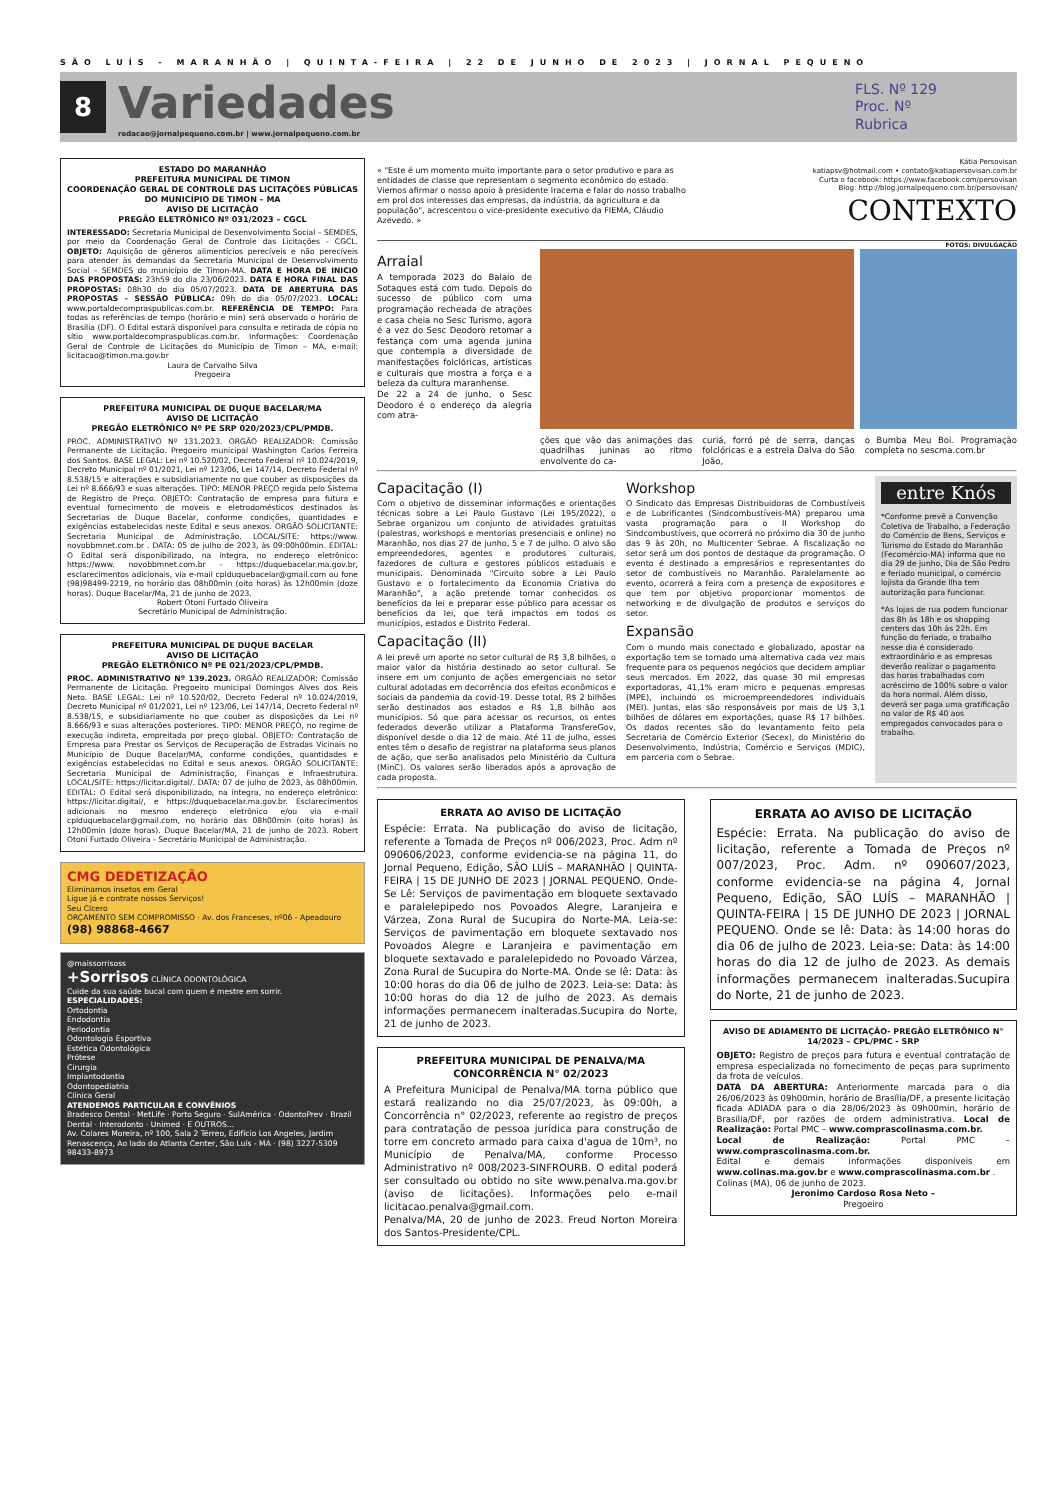SÃO LUÍS - MARANHÃO | QUINTA-FEIRA | 22 DE JUNHO DE 2023 | JORNAL PEQUENO
8
Variedades
redacao@jornalpequeno.com.br | www.jornalpequeno.com.br
FLS. Nº 129
Proc. Nº
Rubrica
ESTADO DO MARANHÃO
PREFEITURA MUNICIPAL DE TIMON
COORDENAÇÃO GERAL DE CONTROLE DAS LICITAÇÕES PÚBLICAS DO MUNICÍPIO DE TIMON – MA
AVISO DE LICITAÇÃO
PREGÃO ELETRÔNICO Nº 031/2023 – CGCL
INTERESSADO: Secretaria Municipal de Desenvolvimento Social – SEMDES, por meio da Coordenação Geral de Controle das Licitações - CGCL. OBJETO: Aquisição de gêneros alimentícios perecíveis e não perecíveis para atender às demandas da Secretaria Municipal de Desenvolvimento Social – SEMDES do município de Timon-MA. DATA E HORA DE INICIO DAS PROPOSTAS: 23h59 do dia 23/06/2023. DATA E HORA FINAL DAS PROPOSTAS: 08h30 do dia 05/07/2023. DATA DE ABERTURA DAS PROPOSTAS - SESSÃO PÚBLICA: 09h do dia 05/07/2023. LOCAL: www.portaldecompraspublicas.com.br. REFERÊNCIA DE TEMPO: Para todas as referências de tempo (horário e min) será observado o horário de Brasília (DF). O Edital estará disponível para consulta e retirada de cópia no sítio www.portaldecompraspublicas.com.br. Informações: Coordenação Geral de Controle de Licitações do Município de Timon – MA, e-mail: licitacao@timon.ma.gov.br
Laura de Carvalho Silva
Pregoeira
PREFEITURA MUNICIPAL DE DUQUE BACELAR/MA
AVISO DE LICITAÇÃO
PREGÃO ELETRÔNICO Nº PE SRP 020/2023/CPL/PMDB.
PROC. ADMINISTRATIVO Nº 131.2023. ORGÃO REALIZADOR: Comissão Permanente de Licitação. Pregoeiro municipal Washington Carlos Ferreira dos Santos. BASE LEGAL: Lei nº 10.520/02, Decreto Federal nº 10.024/2019, Decreto Municipal nº 01/2021, Lei nº 123/06, Lei 147/14, Decreto Federal nº 8.538/15 e alterações e subsidiariamente no que couber as disposições da Lei nº 8.666/93 e suas alterações. TIPO: MENOR PREÇO regida pelo Sistema de Registro de Preço. OBJETO: Contratação de empresa para futura e eventual fornecimento de moveis e eletrodomésticos destinados às Secretarias de Duque Bacelar, conforme condições, quantidades e exigências estabelecidas neste Edital e seus anexos. ORGÃO SOLICITANTE: Secretaria Municipal de Administração. LOCAL/SITE: https://www. novobbmnet.com.br . DATA: 05 de julho de 2023, às 09:00h00min. EDITAL: O Edital será disponibilizado, na íntegra, no endereço eletrônico: https://www. novobbmnet.com.br - https://duquebacelar.ma.gov.br, esclarecimentos adicionais, via e-mail cplduquebacelar@gmail.com ou fone (98)98499-2219, no horário das 08h00min (oito horas) às 12h00min (doze horas). Duque Bacelar/Ma, 21 de junho de 2023.Robert Otoni Furtado Oliveira
Secretário Municipal de Administração.
PREFEITURA MUNICIPAL DE DUQUE BACELAR
AVISO DE LICITAÇÃO
PREGÃO ELETRÔNICO Nº PE 021/2023/CPL/PMDB.
PROC. ADMINISTRATIVO Nº 139.2023. ORGÃO REALIZADOR: Comissão Permanente de Licitação. Pregoeiro municipal Domingos Alves dos Reis Neto. BASE LEGAL: Lei nº 10.520/02, Decreto Federal nº 10.024/2019, Decreto Municipal nº 01/2021, Lei nº 123/06, Lei 147/14, Decreto Federal nº 8.538/15, e subsidiariamente no que couber as disposições da Lei nº 8.666/93 e suas alterações posteriores. TIPO: MENOR PREÇO, no regime de execução indireta, empreitada por preço global. OBJETO: Contratação de Empresa para Prestar os Serviços de Recuperação de Estradas Vicinais no Município de Duque Bacelar/MA, conforme condições, quantidades e exigências estabelecidas no Edital e seus anexos. ORGÃO SOLICITANTE: Secretaria Municipal de Administração, Finanças e Infraestrutura. LOCAL/SITE: https://licitar.digital/. DATA: 07 de julho de 2023, às 08h00min. EDITAL: O Edital será disponibilizado, na íntegra, no endereço eletrônico: https://licitar.digital/, e https://duquebacelar.ma.gov.br. Esclarecimentos adicionais no mesmo endereço eletrônico e/ou via e-mail cplduquebacelar@gmail.com, no horário das 08h00min (oito horas) às 12h00min (doze horas). Duque Bacelar/MA, 21 de junho de 2023. Robert Otoni Furtado Oliveira - Secretário Municipal de Administração.
CMG DEDETIZAÇÃO
Eliminamos insetos em Geral
Ligue já e contrate nossos Serviços!
Seu Cícero
ORÇAMENTO SEM COMPROMISSO · Av. dos Franceses, nº06 - Apeadouro
(98) 98868-4667
@maissorrisoss
+Sorrisos CLÍNICA ODONTOLÓGICA
Cuide da sua saúde bucal com quem é mestre em sorrir.
ESPECIALIDADES:
Ortodontia
Endodontia
Periodontia
Odontologia Esportiva
Estética Odontológica
Prótese
Cirurgia
Implantodontia
Odontopediatria
Clínica Geral
ATENDEMOS PARTICULAR E CONVÊNIOS
Bradesco Dental · MetLife · Porto Seguro · SulAmérica · OdontoPrev · Brazil Dental · Interodonto · Unimed · E OUTROS...
Av. Colares Moreira, nº 100, Sala 2 Térreo, Edifício Los Angeles, Jardim Renascença, Ao lado do Atlanta Center, São Luís - MA · (98) 3227-5309 98433-8973
« "Este é um momento muito importante para o setor produtivo e para as entidades de classe que representam o segmento econômico do estado. Viemos afirmar o nosso apoio à presidente Iracema e falar do nosso trabalho em prol dos interesses das empresas, da indústria, da agricultura e da população", acrescentou o vice-presidente executivo da FIEMA, Cláudio Azevedo. »
Kátia Persovisan
katiapsv@hotmail.com • contato@katiapersovisan.com.br
Curta o facebook: https://www.facebook.com/persovisan
Blog: http://blog.jornalpequeno.com.br/persovisan/
CONTEXTO
FOTOS: DIVULGAÇÃO
Arraial
A temporada 2023 do Balaio de Sotaques está com tudo. Depois do sucesso de público com uma programação recheada de atrações e casa cheia no Sesc Turismo, agora é a vez do Sesc Deodoro retomar a festança com uma agenda junina que contempla a diversidade de manifestações folclóricas, artísticas e culturais que mostra a força e a beleza da cultura maranhense.
De 22 a 24 de junho, o Sesc Deodoro é o endereço da alegria com atra-
ções que vão das animações das quadrilhas juninas ao ritmo envolvente do ca-
curiá, forró pé de serra, danças folclóricas e a estrela Dalva do São João,
o Bumba Meu Boi. Programação completa no sescma.com.br
Capacitação (I)
Com o objetivo de disseminar informações e orientações técnicas sobre a Lei Paulo Gustavo (Lei 195/2022), o Sebrae organizou um conjunto de atividades gratuitas (palestras, workshops e mentorias presenciais e online) no Maranhão, nos dias 27 de junho, 5 e 7 de julho. O alvo são empreendedores, agentes e produtores culturais, fazedores de cultura e gestores públicos estaduais e municipais. Denominada "Circuito sobre a Lei Paulo Gustavo e o fortalecimento da Economia Criativa do Maranhão", a ação pretende tornar conhecidos os benefícios da lei e preparar esse público para acessar os benefícios da lei, que terá impactos em todos os municípios, estados e Distrito Federal.
Capacitação (II)
A lei prevê um aporte no setor cultural de R$ 3,8 bilhões, o maior valor da história destinado ao setor cultural. Se insere em um conjunto de ações emergenciais no setor cultural adotadas em decorrência dos efeitos econômicos e sociais da pandemia da covid-19. Desse total, R$ 2 bilhões serão destinados aos estados e R$ 1,8 bilhão aos municípios. Só que para acessar os recursos, os entes federados deverão utilizar a Plataforma TransfereGov, disponível desde o dia 12 de maio. Até 11 de julho, esses entes têm o desafio de registrar na plataforma seus planos de ação, que serão analisados pelo Ministério da Cultura (MinC). Os valores serão liberados após a aprovação de cada proposta.
Workshop
O Sindicato das Empresas Distribuidoras de Combustíveis e de Lubrificantes (Sindcombustíveis-MA) preparou uma vasta programação para o II Workshop do Sindcombustíveis, que ocorrerá no próximo dia 30 de junho das 9 às 20h, no Multicenter Sebrae. A fiscalização no setor será um dos pontos de destaque da programação. O evento é destinado a empresários e representantes do setor de combustíveis no Maranhão. Paralelamente ao evento, ocorrerá a feira com a presença de expositores e que tem por objetivo proporcionar momentos de networking e de divulgação de produtos e serviços do setor.
Expansão
Com o mundo mais conectado e globalizado, apostar na exportação tem se tornado uma alternativa cada vez mais frequente para os pequenos negócios que decidem ampliar seus mercados. Em 2022, das quase 30 mil empresas exportadoras, 41,1% eram micro e pequenas empresas (MPE), incluindo os microempreendedores individuais (MEI). Juntas, elas são responsáveis por mais de U$ 3,1 bilhões de dólares em exportações, quase R$ 17 bilhões. Os dados recentes são do levantamento feito pela Secretaria de Comércio Exterior (Secex), do Ministério do Desenvolvimento, Indústria, Comércio e Serviços (MDIC), em parceria com o Sebrae.
entre Knós
*Conforme prevê a Convenção Coletiva de Trabalho, a Federação do Comércio de Bens, Serviços e Turismo do Estado do Maranhão (Fecomércio-MA) informa que no dia 29 de junho, Dia de São Pedro e feriado municipal, o comércio lojista da Grande Ilha tem autorização para funcionar.
*As lojas de rua podem funcionar das 8h às 18h e os shopping centers das 10h às 22h. Em função do feriado, o trabalho nesse dia é considerado extraordinário e as empresas deverão realizar o pagamento das horas trabalhadas com acréscimo de 100% sobre o valor da hora normal. Além disso, deverá ser paga uma gratificação no valor de R$ 40 aos empregados convocados para o trabalho.
ERRATA AO AVISO DE LICITAÇÃO
Espécie: Errata. Na publicação do aviso de licitação, referente a Tomada de Preços nº 006/2023, Proc. Adm nº 090606/2023, conforme evidencia-se na página 11, do Jornal Pequeno, Edição, SÃO LUÍS – MARANHÃO | QUINTA-FEIRA | 15 DE JUNHO DE 2023 | JORNAL PEQUENO. Onde-Se Lê: Serviços de pavimentação em bloquete sextavado e paralelepipedo nos Povoados Alegre, Laranjeira e Várzea, Zona Rural de Sucupira do Norte-MA. Leia-se: Serviços de pavimentação em bloquete sextavado nos Povoados Alegre e Laranjeira e pavimentação em bloquete sextavado e paralelepidedo no Povoado Várzea, Zona Rural de Sucupira do Norte-MA. Onde se lê: Data: às 10:00 horas do dia 06 de julho de 2023. Leia-se: Data: às 10:00 horas do dia 12 de julho de 2023. As demais informações permanecem inalteradas.Sucupira do Norte, 21 de junho de 2023.
PREFEITURA MUNICIPAL DE PENALVA/MA
CONCORRÊNCIA N° 02/2023
A Prefeitura Municipal de Penalva/MA torna público que estará realizando no dia 25/07/2023, às 09:00h, a Concorrência n° 02/2023, referente ao registro de preços para contratação de pessoa jurídica para construção de torre em concreto armado para caixa d'agua de 10m³, no Município de Penalva/MA, conforme Processo Administrativo nº 008/2023-SINFROURB. O edital poderá ser consultado ou obtido no site www.penalva.ma.gov.br (aviso de licitações). Informações pelo e-mail licitacao.penalva@gmail.com.
Penalva/MA, 20 de junho de 2023. Freud Norton Moreira dos Santos-Presidente/CPL.
ERRATA AO AVISO DE LICITAÇÃO
Espécie: Errata. Na publicação do aviso de licitação, referente a Tomada de Preços nº 007/2023, Proc. Adm. nº 090607/2023, conforme evidencia-se na página 4, Jornal Pequeno, Edição, SÃO LUÍS – MARANHÃO | QUINTA-FEIRA | 15 DE JUNHO DE 2023 | JORNAL PEQUENO. Onde se lê: Data: às 14:00 horas do dia 06 de julho de 2023. Leia-se: Data: às 14:00 horas do dia 12 de julho de 2023. As demais informações permanecem inalteradas.Sucupira do Norte, 21 de junho de 2023.
AVISO DE ADIAMENTO DE LICITAÇÃO- PREGÃO ELETRÔNICO N° 14/2023 – CPL/PMC - SRP
OBJETO: Registro de preços para futura e eventual contratação de empresa especializada no fornecimento de peças para suprimento da frota de veículos.
DATA DA ABERTURA: Anteriormente marcada para o dia 26/06/2023 às 09h00min, horário de Brasília/DF, a presente licitação ficada ADIADA para o dia 28/06/2023 às 09h00min, horário de Brasília/DF, por razões de ordem administrativa. Local de Realização: Portal PMC – www.comprascolinasma.com.br.
Local de Realização: Portal PMC – www.comprascolinasma.com.br.
Edital e demais informações disponíveis em www.colinas.ma.gov.br e www.comprascolinasma.com.br .
Colinas (MA), 06 de junho de 2023.
Jeronimo Cardoso Rosa Neto –
Pregoeiro